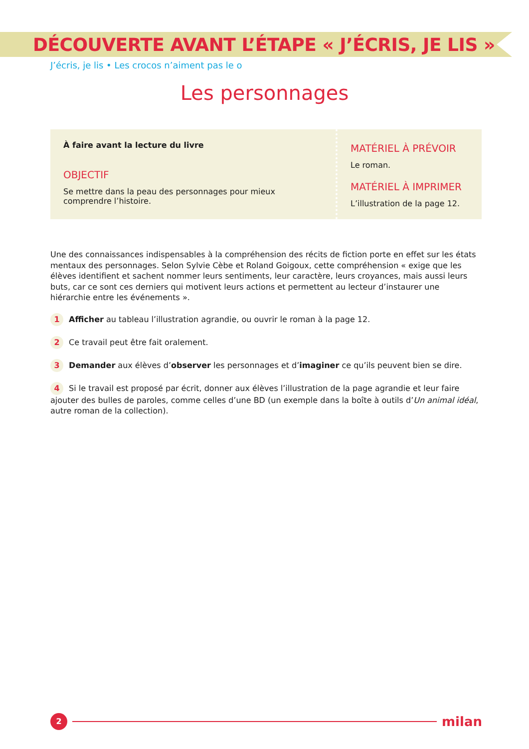DÉCOUVERTE AVANT L’ÉTAPE « J’ÉCRIS, JE LIS »
J’écris, je lis • Les crocos n’aiment pas le o
Les personnages
À faire avant la lecture du livre
OBJECTIF
Se mettre dans la peau des personnages pour mieux comprendre l’histoire.
MATÉRIEL À PRÉVOIR
Le roman.
MATÉRIEL À IMPRIMER
L’illustration de la page 12.
Une des connaissances indispensables à la compréhension des récits de fiction porte en effet sur les états mentaux des personnages. Selon Sylvie Cèbe et Roland Goigoux, cette compréhension « exige que les élèves identifient et sachent nommer leurs sentiments, leur caractère, leurs croyances, mais aussi leurs buts, car ce sont ces derniers qui motivent leurs actions et permettent au lecteur d’instaurer une hiérarchie entre les événements ».
1 Afficher au tableau l’illustration agrandie, ou ouvrir le roman à la page 12.
2 Ce travail peut être fait oralement.
3 Demander aux élèves d’observer les personnages et d’imaginer ce qu’ils peuvent bien se dire.
4 Si le travail est proposé par écrit, donner aux élèves l’illustration de la page agrandie et leur faire ajouter des bulles de paroles, comme celles d’une BD (un exemple dans la boîte à outils d’Un animal idéal, autre roman de la collection).
2
milan